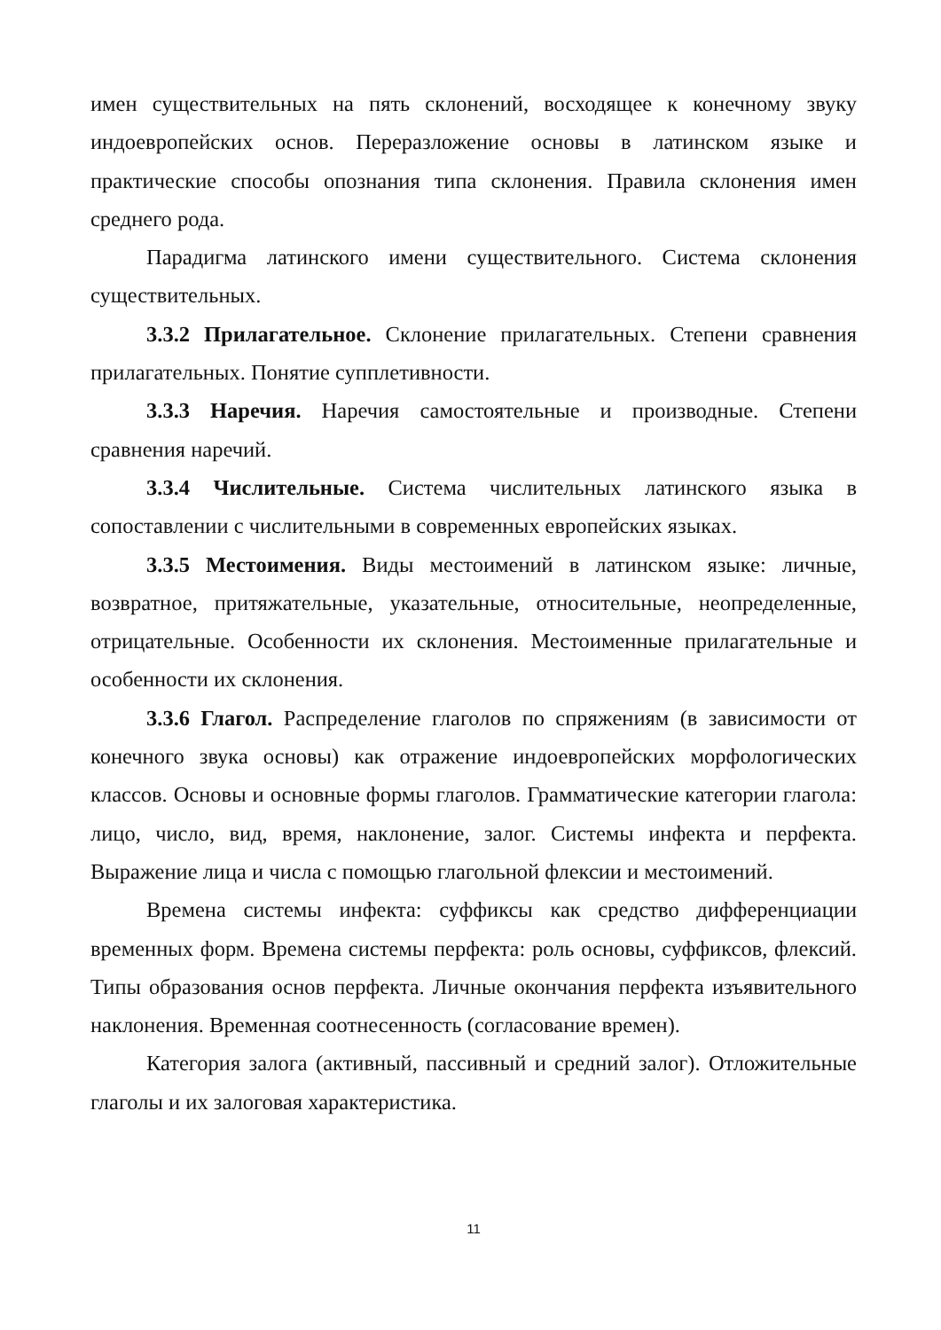имен существительных на пять склонений, восходящее к конечному звуку индоевропейских основ. Переразложение основы в латинском языке и практические способы опознания типа склонения. Правила склонения имен среднего рода.
Парадигма латинского имени существительного. Система склонения существительных.
3.3.2 Прилагательное. Склонение прилагательных. Степени сравнения прилагательных. Понятие супплетивности.
3.3.3 Наречия. Наречия самостоятельные и производные. Степени сравнения наречий.
3.3.4 Числительные. Система числительных латинского языка в сопоставлении с числительными в современных европейских языках.
3.3.5 Местоимения. Виды местоимений в латинском языке: личные, возвратное, притяжательные, указательные, относительные, неопределенные, отрицательные. Особенности их склонения. Местоименные прилагательные и особенности их склонения.
3.3.6 Глагол. Распределение глаголов по спряжениям (в зависимости от конечного звука основы) как отражение индоевропейских морфологических классов. Основы и основные формы глаголов. Грамматические категории глагола: лицо, число, вид, время, наклонение, залог. Системы инфекта и перфекта. Выражение лица и числа с помощью глагольной флексии и местоимений.
Времена системы инфекта: суффиксы как средство дифференциации временных форм. Времена системы перфекта: роль основы, суффиксов, флексий. Типы образования основ перфекта. Личные окончания перфекта изъявительного наклонения. Временная соотнесенность (согласование времен).
Категория залога (активный, пассивный и средний залог). Отложительные глаголы и их залоговая характеристика.
11